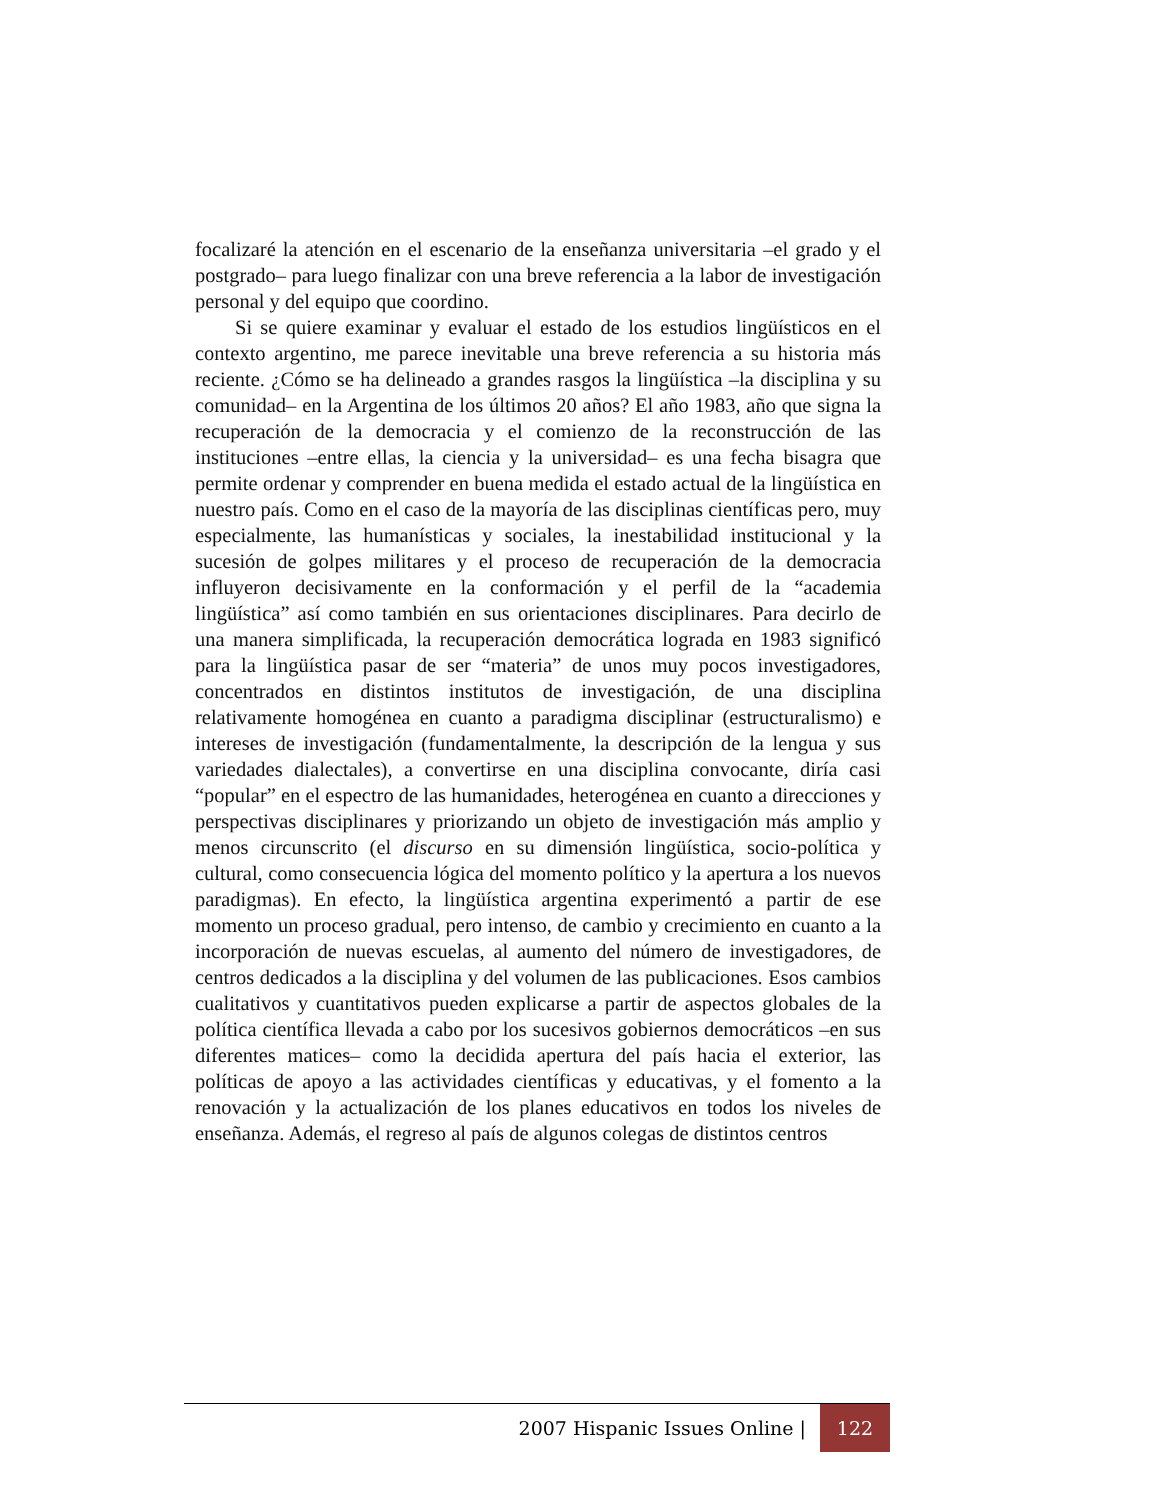focalizaré la atención en el escenario de la enseñanza universitaria –el grado y el postgrado– para luego finalizar con una breve referencia a la labor de investigación personal y del equipo que coordino.
Si se quiere examinar y evaluar el estado de los estudios lingüísticos en el contexto argentino, me parece inevitable una breve referencia a su historia más reciente. ¿Cómo se ha delineado a grandes rasgos la lingüística –la disciplina y su comunidad– en la Argentina de los últimos 20 años? El año 1983, año que signa la recuperación de la democracia y el comienzo de la reconstrucción de las instituciones –entre ellas, la ciencia y la universidad– es una fecha bisagra que permite ordenar y comprender en buena medida el estado actual de la lingüística en nuestro país. Como en el caso de la mayoría de las disciplinas científicas pero, muy especialmente, las humanísticas y sociales, la inestabilidad institucional y la sucesión de golpes militares y el proceso de recuperación de la democracia influyeron decisivamente en la conformación y el perfil de la “academia lingüística” así como también en sus orientaciones disciplinares. Para decirlo de una manera simplificada, la recuperación democrática lograda en 1983 significó para la lingüística pasar de ser “materia” de unos muy pocos investigadores, concentrados en distintos institutos de investigación, de una disciplina relativamente homogénea en cuanto a paradigma disciplinar (estructuralismo) e intereses de investigación (fundamentalmente, la descripción de la lengua y sus variedades dialectales), a convertirse en una disciplina convocante, diría casi “popular” en el espectro de las humanidades, heterogénea en cuanto a direcciones y perspectivas disciplinares y priorizando un objeto de investigación más amplio y menos circunscrito (el discurso en su dimensión lingüística, socio-política y cultural, como consecuencia lógica del momento político y la apertura a los nuevos paradigmas). En efecto, la lingüística argentina experimentó a partir de ese momento un proceso gradual, pero intenso, de cambio y crecimiento en cuanto a la incorporación de nuevas escuelas, al aumento del número de investigadores, de centros dedicados a la disciplina y del volumen de las publicaciones. Esos cambios cualitativos y cuantitativos pueden explicarse a partir de aspectos globales de la política científica llevada a cabo por los sucesivos gobiernos democráticos –en sus diferentes matices– como la decidida apertura del país hacia el exterior, las políticas de apoyo a las actividades científicas y educativas, y el fomento a la renovación y la actualización de los planes educativos en todos los niveles de enseñanza. Además, el regreso al país de algunos colegas de distintos centros
2007 Hispanic Issues Online | 122